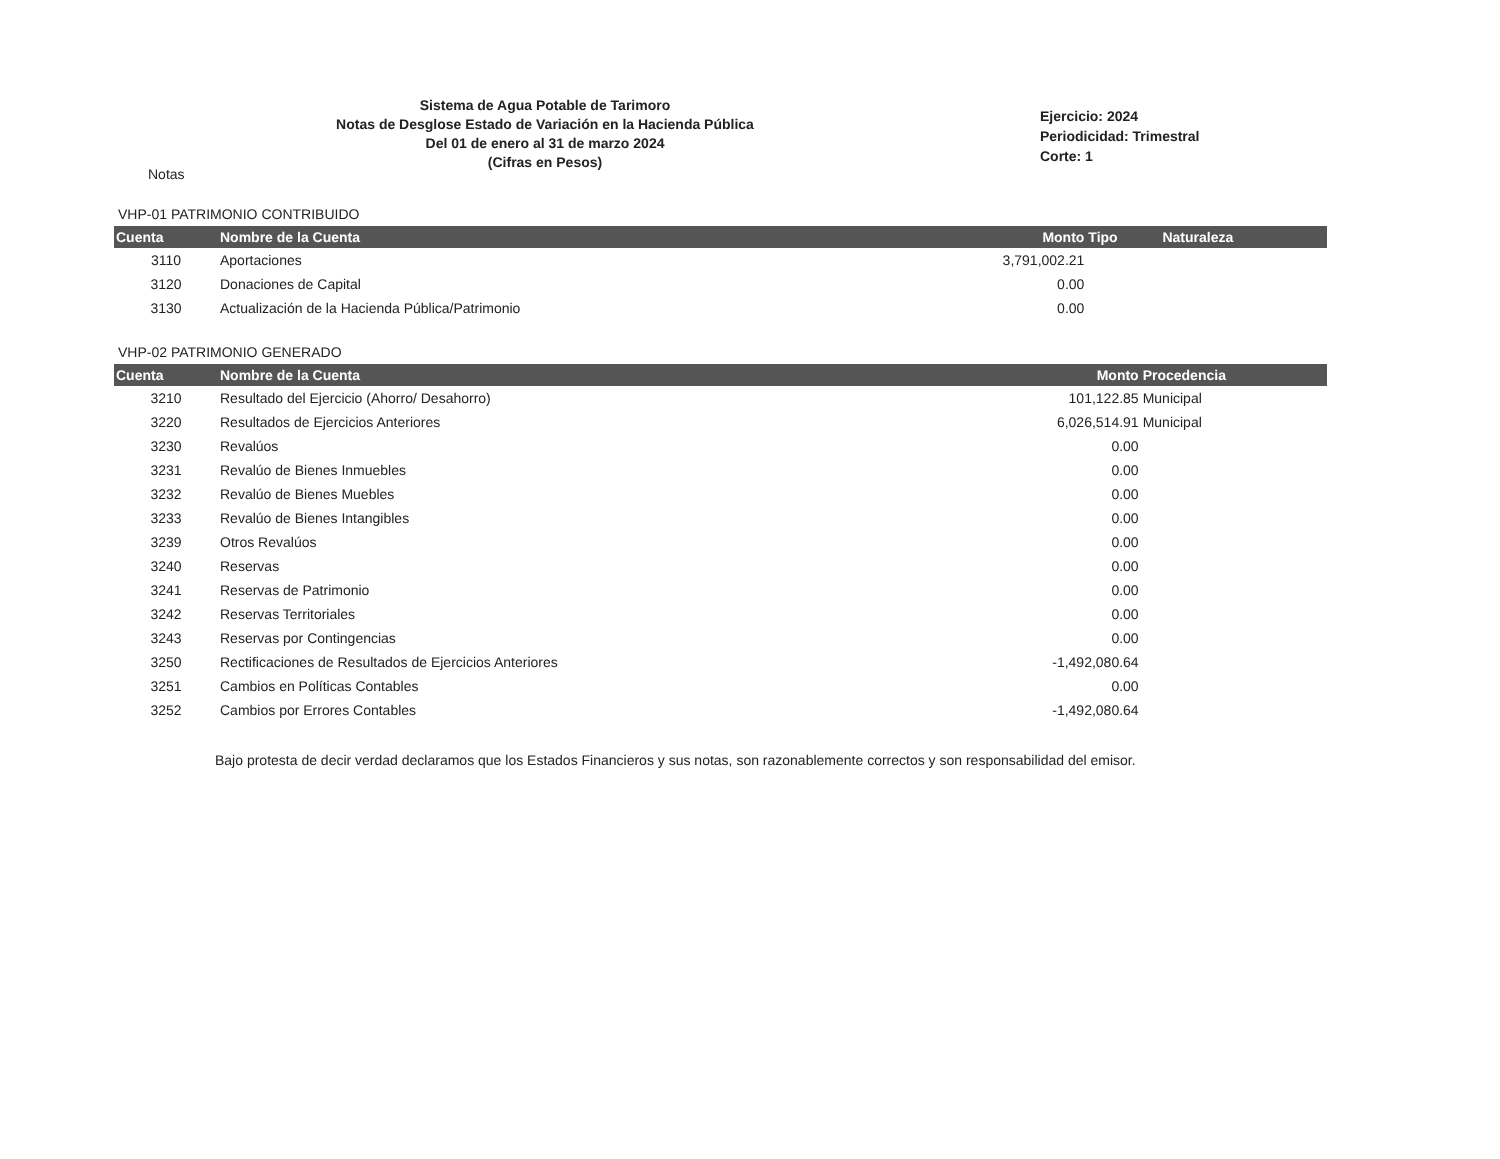Sistema de Agua Potable de Tarimoro
Notas de Desglose Estado de Variación en la Hacienda Pública
Del 01 de enero al 31 de marzo 2024
(Cifras en Pesos)
Ejercicio: 2024
Periodicidad: Trimestral
Corte: 1
Notas
VHP-01 PATRIMONIO CONTRIBUIDO
| Cuenta | Nombre de la Cuenta | Monto | Tipo | Naturaleza |
| --- | --- | --- | --- | --- |
| 3110 | Aportaciones | 3,791,002.21 | | |
| 3120 | Donaciones de Capital | 0.00 | | |
| 3130 | Actualización de la Hacienda Pública/Patrimonio | 0.00 | | |
VHP-02 PATRIMONIO GENERADO
| Cuenta | Nombre de la Cuenta | Monto | Procedencia |
| --- | --- | --- | --- |
| 3210 | Resultado del Ejercicio (Ahorro/ Desahorro) | 101,122.85 | Municipal |
| 3220 | Resultados de Ejercicios Anteriores | 6,026,514.91 | Municipal |
| 3230 | Revalúos | 0.00 | |
| 3231 | Revalúo de Bienes Inmuebles | 0.00 | |
| 3232 | Revalúo de Bienes Muebles | 0.00 | |
| 3233 | Revalúo de Bienes Intangibles | 0.00 | |
| 3239 | Otros Revalúos | 0.00 | |
| 3240 | Reservas | 0.00 | |
| 3241 | Reservas de Patrimonio | 0.00 | |
| 3242 | Reservas Territoriales | 0.00 | |
| 3243 | Reservas por Contingencias | 0.00 | |
| 3250 | Rectificaciones de Resultados de Ejercicios Anteriores | -1,492,080.64 | |
| 3251 | Cambios en Políticas Contables | 0.00 | |
| 3252 | Cambios por Errores Contables | -1,492,080.64 | |
Bajo protesta de decir verdad declaramos que los Estados Financieros y sus notas, son razonablemente correctos y son responsabilidad del emisor.